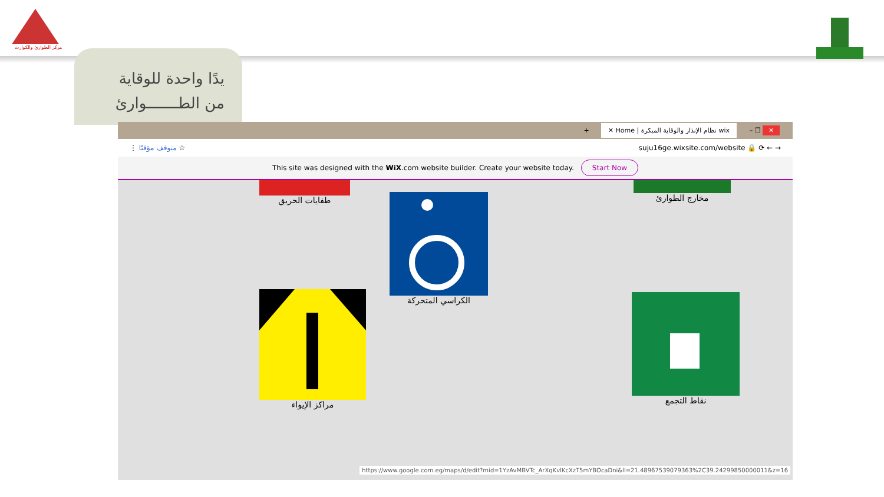مركز الطوارئ والكوارث
يدًا واحدة للوقاية
من الطـــــــوارئ
+ wix نظام الإنذار والوقاية المبكرة | Home ✕ – ❐ ✕
⋮ متوقف مؤقتًا ☆ suju16ge.wixsite.com/website 🔒 ⟳ ← →
This site was designed with the WiX.com website builder. Create your website today. Start Now
طفايات الحريق
الكراسي المتحركة
مخارج الطوارئ
مراكز الإيواء نقاط التجمع
https://www.google.com.eg/maps/d/edit?mid=1YzAvMBVTc_ArXqKvlKcXzT5mYBOcaDni&ll=21.48967539079363%2C39.24299850000011&z=16